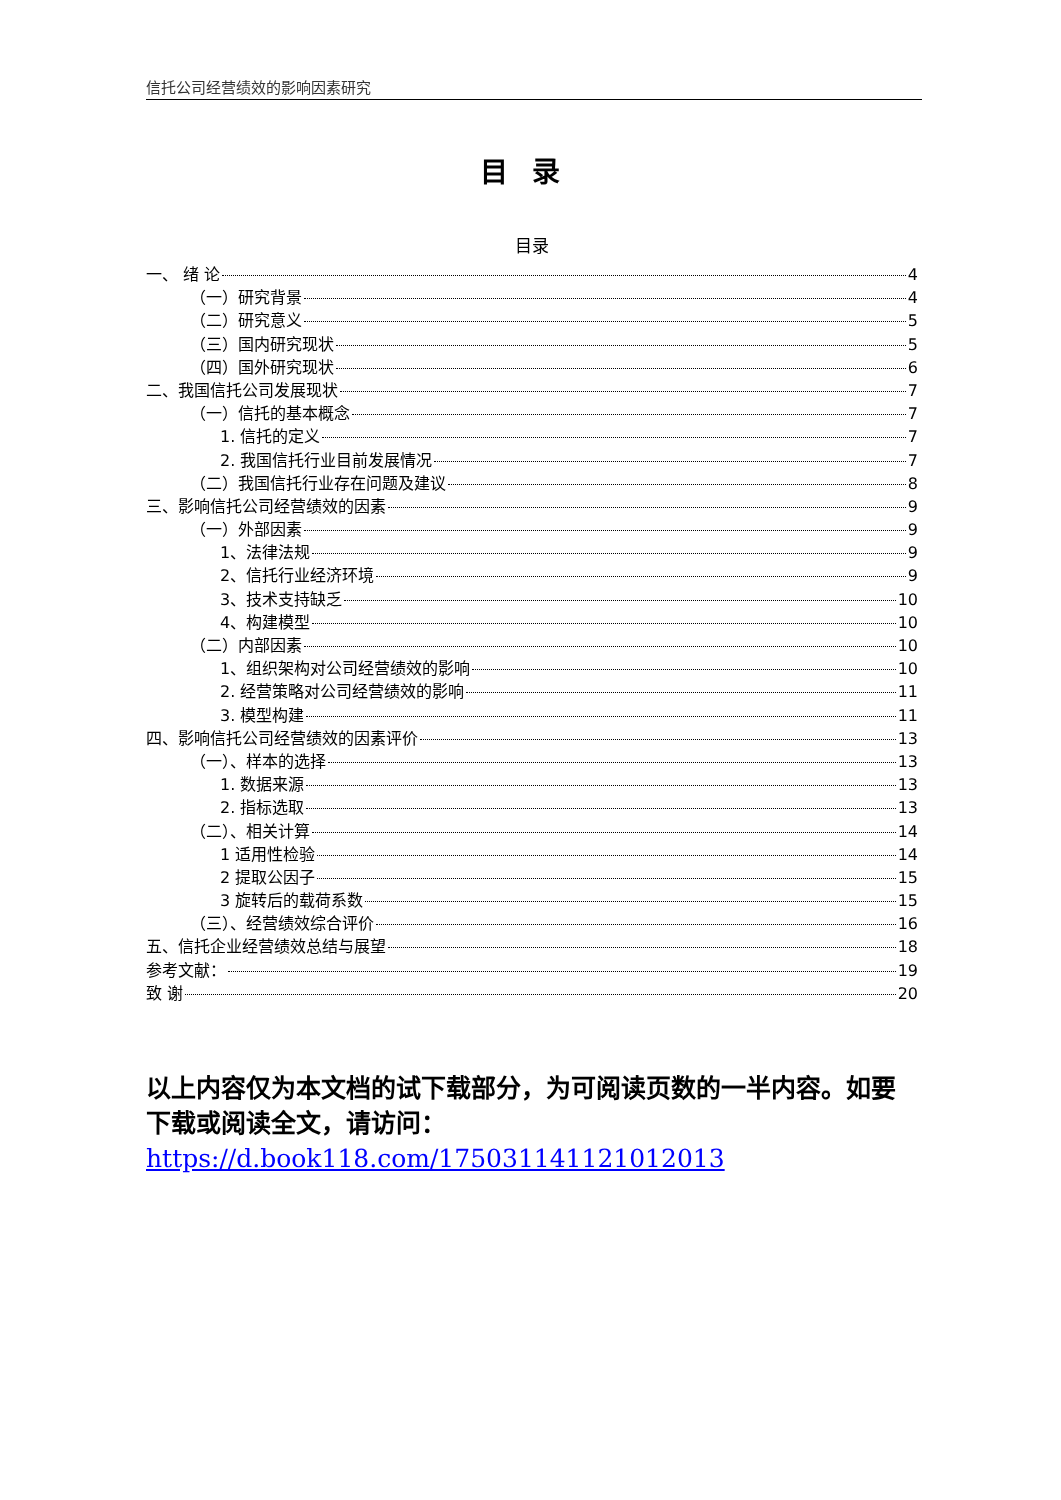信托公司经营绩效的影响因素研究
目录
目录
一、 绪 论 4
（一）研究背景 4
（二）研究意义 5
（三）国内研究现状 5
（四）国外研究现状 6
二、我国信托公司发展现状 7
（一）信托的基本概念 7
1. 信托的定义 7
2. 我国信托行业目前发展情况 7
（二）我国信托行业存在问题及建议 8
三、影响信托公司经营绩效的因素 9
（一）外部因素 9
1、法律法规 9
2、信托行业经济环境 9
3、技术支持缺乏 10
4、构建模型 10
（二）内部因素 10
1、组织架构对公司经营绩效的影响 10
2. 经营策略对公司经营绩效的影响 11
3. 模型构建 11
四、影响信托公司经营绩效的因素评价 13
（一）、样本的选择 13
1. 数据来源 13
2. 指标选取 13
（二）、相关计算 14
1 适用性检验 14
2 提取公因子 15
3 旋转后的载荷系数 15
（三）、经营绩效综合评价 16
五、信托企业经营绩效总结与展望 18
参考文献： 19
致 谢 20
以上内容仅为本文档的试下载部分，为可阅读页数的一半内容。如要下载或阅读全文，请访问：
https://d.book118.com/175031141121012013